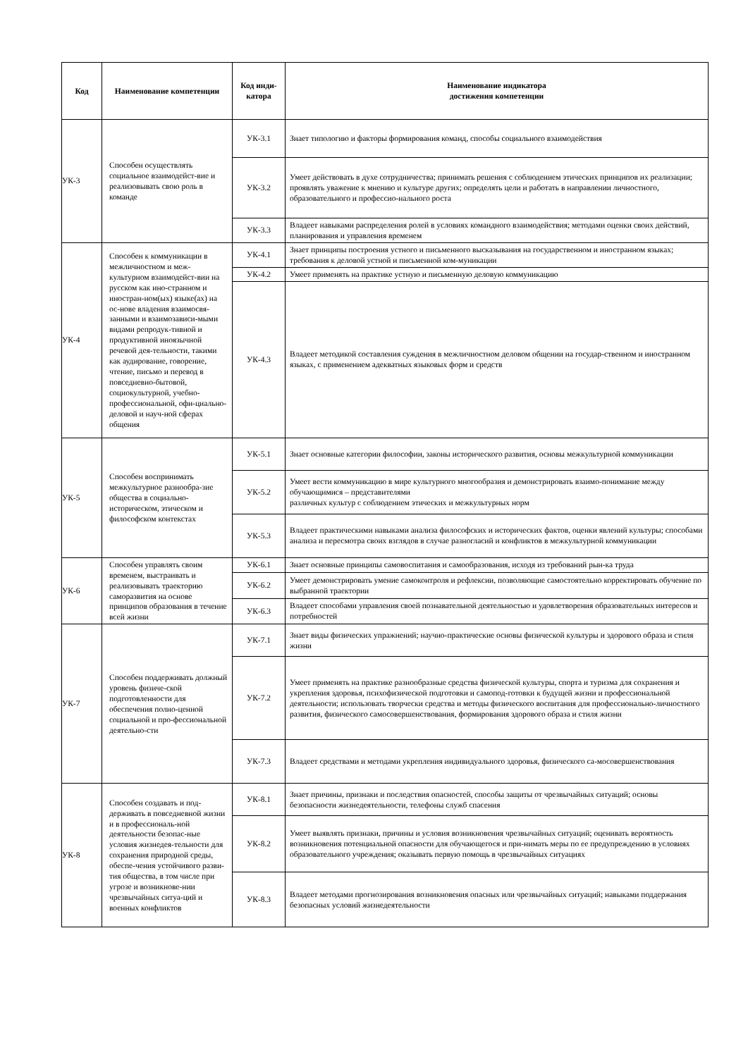| Код | Наименование компетенции | Код инди- катора | Наименование индикатора достижения компетенции |
| --- | --- | --- | --- |
| УК-3 | Способен осуществлять социальное взаимодейст-вие и реализовывать свою роль в команде | УК-3.1 | Знает типологию и факторы формирования команд, способы социального взаимодействия |
| | | УК-3.2 | Умеет действовать в духе сотрудничества; принимать решения с соблюдением этических принципов их реализации; проявлять уважение к мнению и культуре других; определять цели и работать в направлении личностного, образовательного и профессио-нального роста |
| | | УК-3.3 | Владеет навыками распределения ролей в условиях командного взаимодействия; методами оценки своих действий, планирования и управления временем |
| УК-4 | Способен к коммуникации в межличностном и меж-культурном взаимодейст-вии на русском как ино-странном и иностран-ном(ых) языке(ах) на ос-нове владения взаимосвя-занными и взаимозависи-мыми видами репродук-тивной и продуктивной иноязычной речевой дея-тельности, такими как аудирование, говорение, чтение, письмо и перевод в повседневно-бытовой, социокультурной, учебно-профессиональной, офи-циально-деловой и науч-ной сферах общения | УК-4.1 | Знает принципы построения устного и письменного высказывания на государственном и иностранном языках; требования к деловой устной и письменной ком-муникации |
| | | УК-4.2 | Умеет применять на практике устную и письменную деловую коммуникацию |
| | | УК-4.3 | Владеет методикой составления суждения в межличностном деловом общении на государ-ственном и иностранном языках, с применением адекватных языковых форм и средств |
| УК-5 | Способен воспринимать межкультурное разнообра-зие общества в социально-историческом, этическом и философском контекстах | УК-5.1 | Знает основные категории философии, законы исторического развития, основы межкультурной коммуникации |
| | | УК-5.2 | Умеет вести коммуникацию в мире культурного многообразия и демонстрировать взаимо-понимание между обучающимися – представителями различных культур с соблюдением этических и межкультурных норм |
| | | УК-5.3 | Владеет практическими навыками анализа философских и исторических фактов, оценки явлений культуры; способами анализа и пересмотра своих взглядов в случае разногласий и конфликтов в межкультурной коммуникации |
| УК-6 | Способен управлять своим временем, выстраивать и реализовывать траекторию саморазвития на основе принципов образования в течение всей жизни | УК-6.1 | Знает основные принципы самовоспитания и самообразования, исходя из требований рын-ка труда |
| | | УК-6.2 | Умеет демонстрировать умение самоконтроля и рефлексии, позволяющие самостоятельно корректировать обучение по выбранной траектории |
| | | УК-6.3 | Владеет способами управления своей познавательной деятельностью и удовлетворения образовательных интересов и потребностей |
| УК-7 | Способен поддерживать должный уровень физиче-ской подготовленности для обеспечения полно-ценной социальной и про-фессиональной деятельно-сти | УК-7.1 | Знает виды физических упражнений; научно-практические основы физической культуры и здорового образа и стиля жизни |
| | | УК-7.2 | Умеет применять на практике разнообразные средства физической культуры, спорта и туризма для сохранения и укрепления здоровья, психофизической подготовки и самопод-готовки к будущей жизни и профессиональной деятельности; использовать творчески средства и методы физического воспитания для профессионально-личностного развития, физического самосовершенствования, формирования здорового образа и стиля жизни |
| | | УК-7.3 | Владеет средствами и методами укрепления индивидуального здоровья, физического са-мосовершенствования |
| УК-8 | Способен создавать и под-держивать в повседневной жизни и в профессиональ-ной деятельности безопас-ные условия жизнедея-тельности для сохранения природной среды, обеспе-чения устойчивого разви-тия общества, в том числе при угрозе и возникнове-нии чрезвычайных ситуа-ций и военных конфликтов | УК-8.1 | Знает причины, признаки и последствия опасностей, способы защиты от чрезвычайных ситуаций; основы безопасности жизнедеятельности, телефоны служб спасения |
| | | УК-8.2 | Умеет выявлять признаки, причины и условия возникновения чрезвычайных ситуаций; оценивать вероятность возникновения потенциальной опасности для обучающегося и при-нимать меры по ее предупреждению в условиях образовательного учреждения; оказывать первую помощь в чрезвычайных ситуациях |
| | | УК-8.3 | Владеет методами прогнозирования возникновения опасных или чрезвычайных ситуаций; навыками поддержания безопасных условий жизнедеятельности |